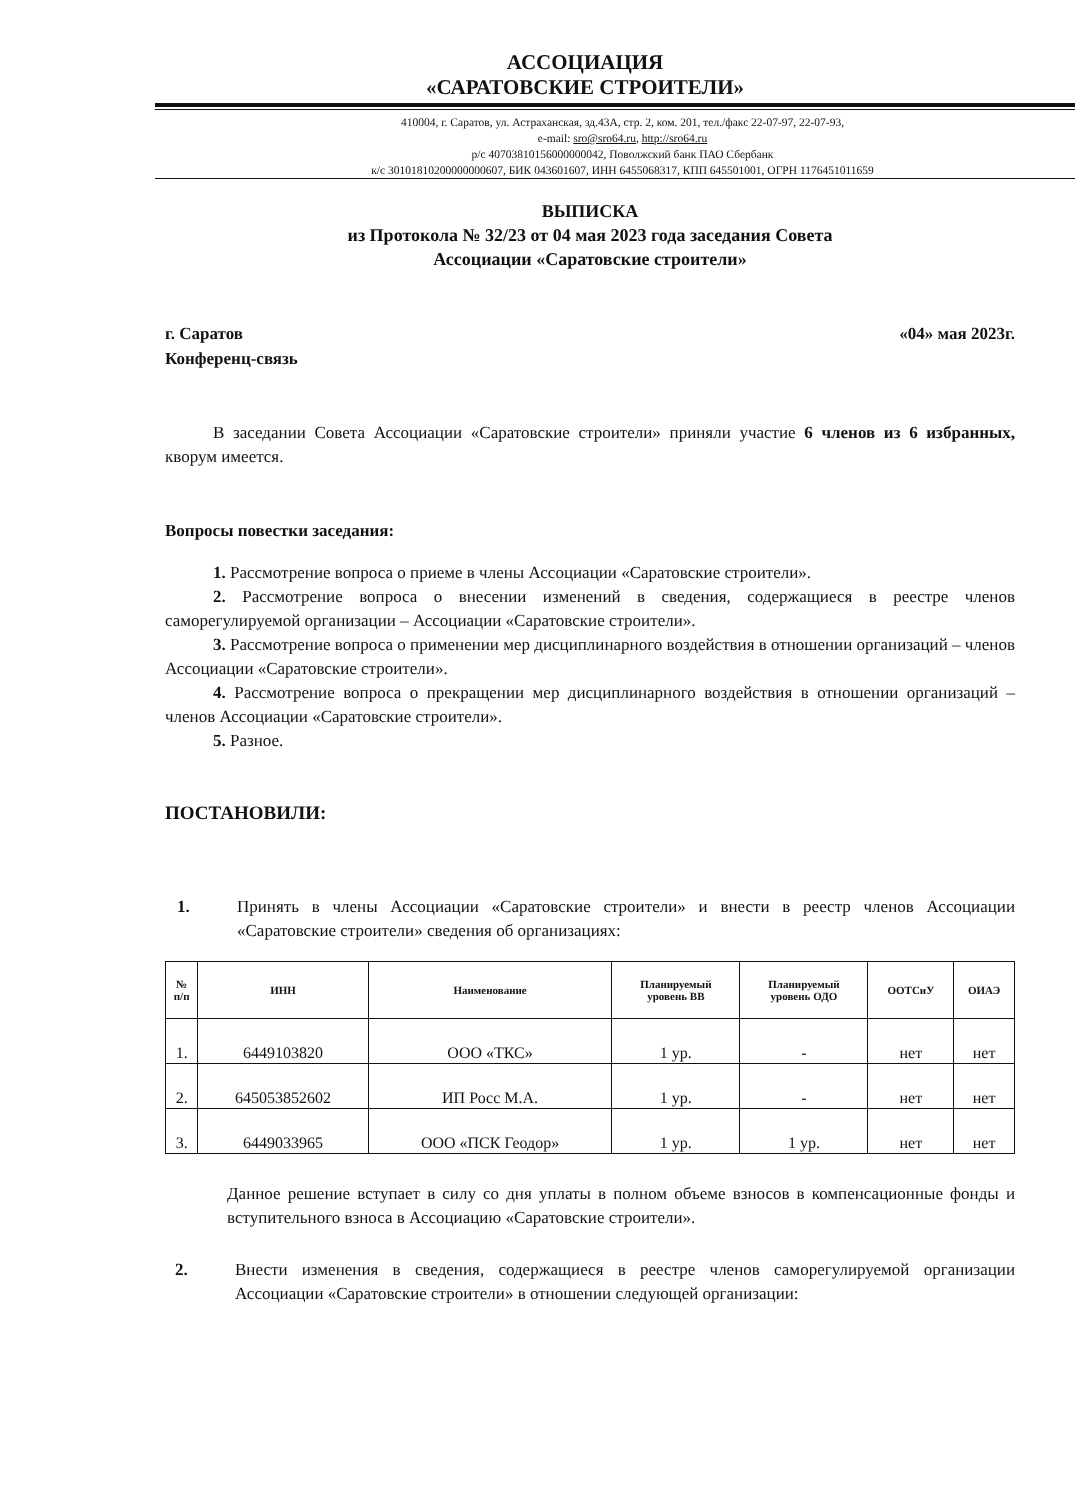АССОЦИАЦИЯ
«САРАТОВСКИЕ СТРОИТЕЛИ»
410004, г. Саратов, ул. Астраханская, зд.43А, стр. 2, ком. 201, тел./факс 22-07-97, 22-07-93,
e-mail: sro@sro64.ru, http://sro64.ru
р/с 40703810156000000042, Поволжский банк ПАО Сбербанк
к/с 30101810200000000607, БИК 043601607, ИНН 6455068317, КПП 645501001, ОГРН 1176451011659
ВЫПИСКА
из Протокола № 32/23 от 04 мая 2023 года заседания Совета
Ассоциации «Саратовские строители»
г. Саратов
Конференц-связь
«04» мая 2023г.
В заседании Совета Ассоциации «Саратовские строители» приняли участие 6 членов из 6 избранных, кворум имеется.
Вопросы повестки заседания:
1. Рассмотрение вопроса о приеме в члены Ассоциации «Саратовские строители».
2. Рассмотрение вопроса о внесении изменений в сведения, содержащиеся в реестре членов саморегулируемой организации – Ассоциации «Саратовские строители».
3. Рассмотрение вопроса о применении мер дисциплинарного воздействия в отношении организаций – членов Ассоциации «Саратовские строители».
4. Рассмотрение вопроса о прекращении мер дисциплинарного воздействия в отношении организаций – членов Ассоциации «Саратовские строители».
5. Разное.
ПОСТАНОВИЛИ:
1.
Принять в члены Ассоциации «Саратовские строители» и внести в реестр членов Ассоциации «Саратовские строители» сведения об организациях:
| № п/п | ИНН | Наименование | Планируемый уровень ВВ | Планируемый уровень ОДО | ООТСиУ | ОИАЭ |
| --- | --- | --- | --- | --- | --- | --- |
| 1. | 6449103820 | ООО «ТКС» | 1 ур. | - | нет | нет |
| 2. | 645053852602 | ИП Росс М.А. | 1 ур. | - | нет | нет |
| 3. | 6449033965 | ООО «ПСК Геодор» | 1 ур. | 1 ур. | нет | нет |
Данное решение вступает в силу со дня уплаты в полном объеме взносов в компенсационные фонды и вступительного взноса в Ассоциацию «Саратовские строители».
2.
Внести изменения в сведения, содержащиеся в реестре членов саморегулируемой организации Ассоциации «Саратовские строители» в отношении следующей организации: